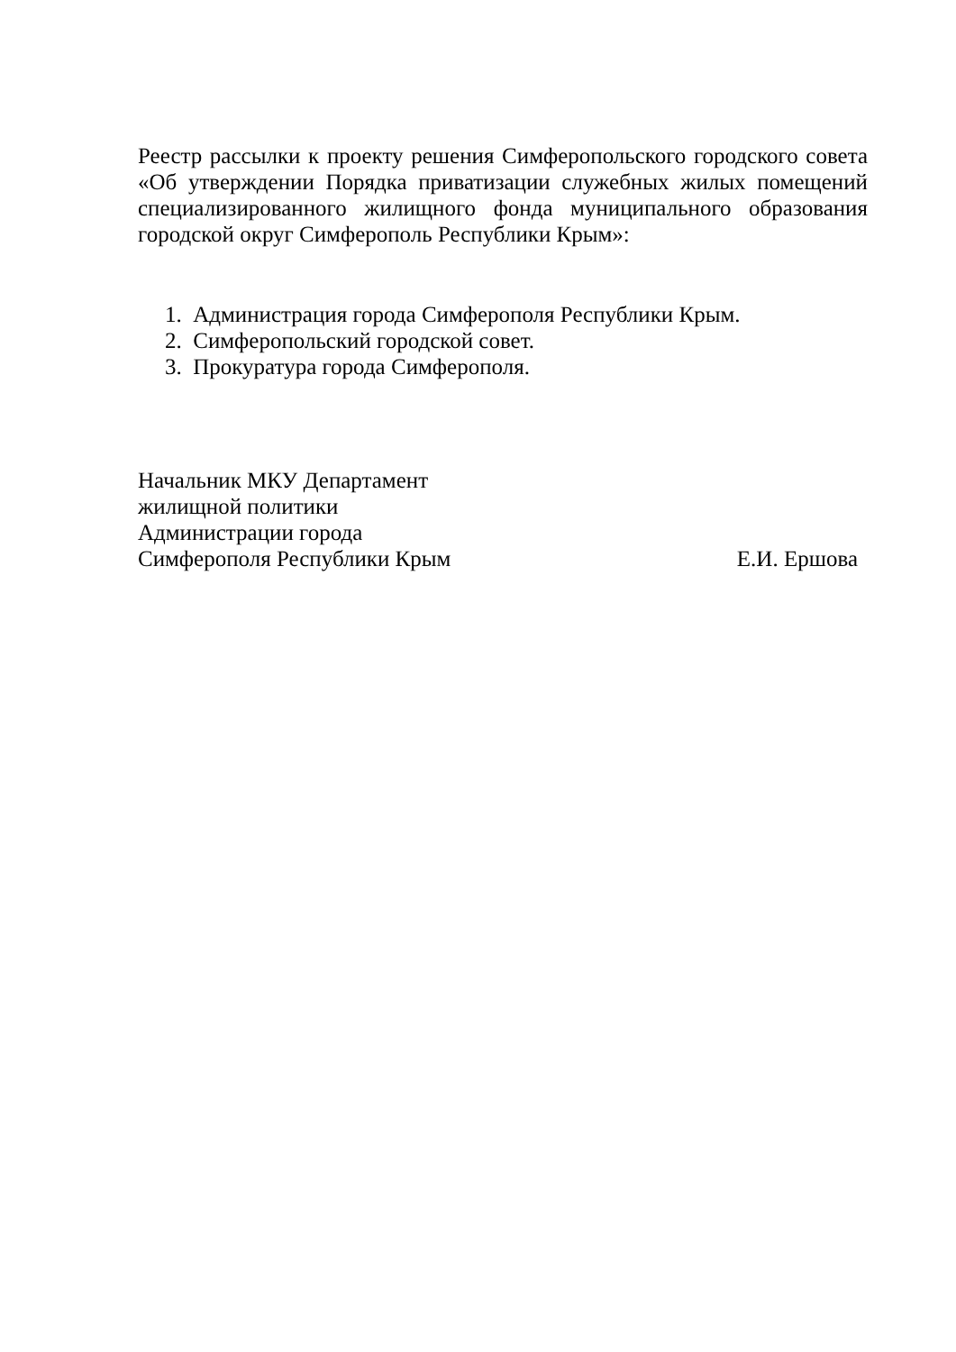Реестр рассылки к проекту решения Симферопольского городского совета «Об утверждении Порядка приватизации служебных жилых помещений специализированного жилищного фонда муниципального образования городской округ Симферополь Республики Крым»:
1. Администрация города Симферополя Республики Крым.
2. Симферопольский городской совет.
3. Прокуратура города Симферополя.
Начальник МКУ Департамент
жилищной политики
Администрации города
Симферополя Республики Крым Е.И. Ершова